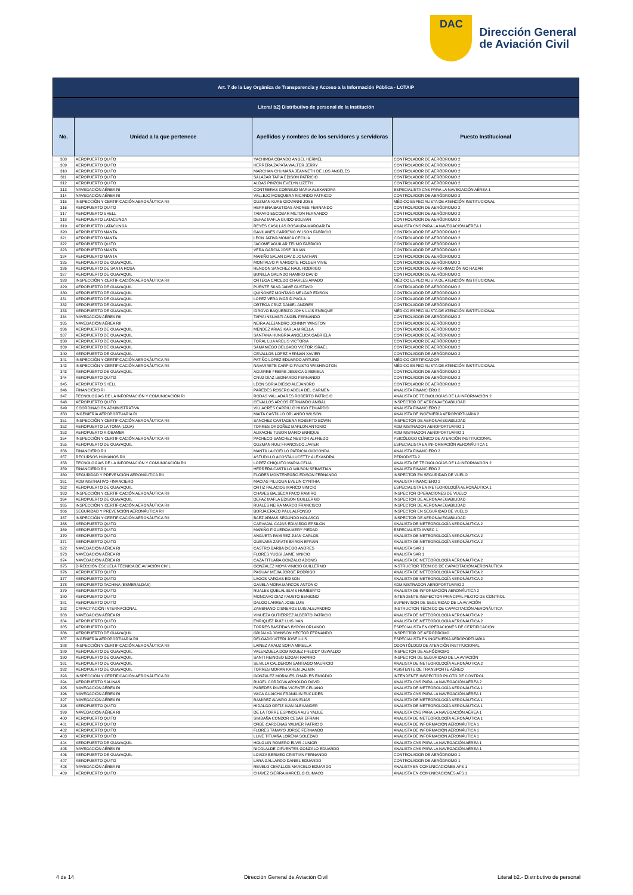DAC
Dirección General
de Aviación Civil
| Art. 7 de la Ley Orgánica de Transparencia y Acceso a la Información Pública - LOTAIP | | | |
| Literal b2) Distributivo de personal de la institución | | | |
| No. | Unidad a la que pertenece | Apellidos y nombres de los servidores y servidoras | Puesto Institucional |
| 308 | AEROPUERTO QUITO | YACHIMBA OBANDO ANGEL HERMEL | CONTROLADOR DE AERÓDROMO 2 |
| 309 | AEROPUERTO QUITO | HERRERA ZAPATA WALTER JERRY | CONTROLADOR DE AERÓDROMO 2 |
| 310 | AEROPUERTO QUITO | MARCHAN CHUMAÑA JEANNETH DE LOS ANGELES | CONTROLADOR DE AERÓDROMO 2 |
| 311 | AEROPUERTO QUITO | SALAZAR TAPIA EDISON PATRICIO | CONTROLADOR DE AERÓDROMO 2 |
| 312 | AEROPUERTO QUITO | ALDAS PINZON EVELYN LIZETH | CONTROLADOR DE AERÓDROMO 2 |
| 313 | NAVEGACIÓN AÉREA RI | CONTRERAS CORNEJO MARIA ALEXANDRA | ESPECIALISTA CNS PARA LA NAVEGACIÓN AÉREA 1 |
| 314 | NAVEGACIÓN AÉREA RI | VALLEJO MOSQUERA RICARDO PATRICIO | CONTROLADOR DE AERÓDROMO 2 |
| 315 | INSPECCIÓN Y CERTIFICACIÓN AERONÁUTICA RII | GUZMAN KURE GIOVANNI JOSE | MÉDICO ESPECIALISTA DE ATENCIÓN INSTITUCIONAL |
| 316 | AEROPUERTO QUITO | HERRERA BASTIDAS ANDRES FERNANDO | CONTROLADOR DE AERÓDROMO 2 |
| 317 | AEROPUERTO SHELL | TAMAYO ESCOBAR MILTON FERNANDO | CONTROLADOR DE AERÓDROMO 2 |
| 318 | AEROPUERTO LATACUNGA | DEFAZ MAFLA GUIDO BOLIVAR | CONTROLADOR DE AERÓDROMO 2 |
| 319 | AEROPUERTO LATACUNGA | REYES CASILLAS ROSAURA MARGARITA | ANALISTA CNS PARA LA NAVEGACIÓN AÉREA 1 |
| 320 | AEROPUERTO MANTA | GAVILANES CARREÑO WILSON FABRICIO | CONTROLADOR DE AERÓDROMO 2 |
| 321 | AEROPUERTO MANTA | LEON JATIVA MONICA CECILIA | CONTROLADOR DE AERÓDROMO 2 |
| 322 | AEROPUERTO QUITO | JACOME AGUILAR TELMO FABRICIO | CONTROLADOR DE AERÓDROMO 2 |
| 323 | AEROPUERTO MANTA | VERA GARCIA JOSE JULIAN | CONTROLADOR DE AERÓDROMO 2 |
| 324 | AEROPUERTO MANTA | MARIÑO SALAN DAVID JONATHAN | CONTROLADOR DE AERÓDROMO 2 |
| 325 | AEROPUERTO DE GUAYAQUIL | MONTALVO PINARGOTE HOLGER VIVIE | CONTROLADOR DE AERÓDROMO 2 |
| 326 | AEROPUERTO DE SANTA ROSA | RENDON SANCHEZ RAUL RODRIGO | CONTROLADOR DE APROXIMACIÓN NO RADAR |
| 327 | AEROPUERTO DE GUAYAQUIL | BONILLA GALINDO RAMIRO DAVID | CONTROLADOR DE AERÓDROMO 2 |
| 328 | INSPECCIÓN Y CERTIFICACIÓN AERONÁUTICA RII | ORTEGA CAICEDO CHARLES AMADO | MÉDICO ESPECIALISTA DE ATENCIÓN INSTITUCIONAL |
| 329 | AEROPUERTO DE GUAYAQUIL | PUENTE SILVA JAIME GUSTAVO | CONTROLADOR DE AERÓDROMO 2 |
| 330 | AEROPUERTO DE GUAYAQUIL | QUIÑONEZ MONTAÑO MELGAR EDISON | CONTROLADOR DE AERÓDROMO 2 |
| 331 | AEROPUERTO DE GUAYAQUIL | LOPEZ VERA INGRID PAOLA | CONTROLADOR DE AERÓDROMO 2 |
| 332 | AEROPUERTO DE GUAYAQUIL | ORTEGA CRUZ DANIEL ANDRES | CONTROLADOR DE AERÓDROMO 2 |
| 333 | AEROPUERTO DE GUAYAQUIL | IDROVO BAQUERIZO JOHN LUIS ENRIQUE | MÉDICO ESPECIALISTA DE ATENCIÓN INSTITUCIONAL |
| 334 | NAVEGACIÓN AÉREA RII | TAPIA INSUASTI ANGEL FERNANDO | CONTROLADOR DE AERÓDROMO 2 |
| 335 | NAVEGACIÓN AÉREA RII | NEIRA ALEJANDRO JOHNNY WINSTON | CONTROLADOR DE AERÓDROMO 2 |
| 336 | AEROPUERTO DE GUAYAQUIL | MENDEZ ARIAS KARLA MIRELLA | CONTROLADOR DE AERÓDROMO 2 |
| 337 | AEROPUERTO DE GUAYAQUIL | SANTANA HUNGRIA ANGELICA GABRIELA | CONTROLADOR DE AERÓDROMO 2 |
| 338 | AEROPUERTO DE GUAYAQUIL | TORAL LUA ARELIS VICTORIA | CONTROLADOR DE AERÓDROMO 2 |
| 339 | AEROPUERTO DE GUAYAQUIL | SAMANIEGO DELGADO VICTOR ISRAEL | CONTROLADOR DE AERÓDROMO 2 |
| 340 | AEROPUERTO DE GUAYAQUIL | CEVALLOS LOPEZ HERNAN XAVIER | CONTROLADOR DE AERÓDROMO 2 |
| 341 | INSPECCIÓN Y CERTIFICACIÓN AERONÁUTICA RII | PATIÑO LOPEZ EDUARDO ARTURO | MÉDICO CERTIFICADOR |
| 342 | INSPECCIÓN Y CERTIFICACIÓN AERONÁUTICA RII | NAVARRETE CARPIO FAUSTO WASHINGTON | MÉDICO ESPECIALISTA DE ATENCIÓN INSTITUCIONAL |
| 343 | AEROPUERTO DE GUAYAQUIL | AGUIRRE FREIRE JESSICA GABRIELA | CONTROLADOR DE AERÓDROMO 2 |
| 344 | AEROPUERTO QUITO | CRUZ DIAZ LEONARDO FERNANDO | CONTROLADOR DE AERÓDROMO 2 |
| 345 | AEROPUERTO SHELL | LEON SORIA DIEGO ALEJANDRO | CONTROLADOR DE AERÓDROMO 2 |
| 346 | FINANCIERO RI | PAREDES ROSERO ADELA DEL CARMEN | ANALISTA FINANCIERO 2 |
| 347 | TECNOLOGÍAS DE LA INFORMACIÓN Y COMUNICACIÓN RI | RODAS VALLADARES ROBERTO PATRICIO | ANALISTA DE TECNOLOGÍAS DE LA INFORMACIÓN 2 |
| 348 | AEROPUERTO QUITO | CEVALLOS ARCOS FERNANDO ANIBAL | INSPECTOR DE AERONAVEGABILIDAD |
| 349 | COORDINACIÓN ADMINISTRATIVA | VILLACRES CARRILLO HUGO EDUARDO | ANALISTA FINANCIERO 2 |
| 350 | INGENIERÍA AEROPORTUARIA RI | MAITA CASTILLO ORLANDO WILSON | ANALISTA DE INGENIERÍA AEROPORTUARIA 2 |
| 351 | INSPECCIÓN Y CERTIFICACIÓN AERONÁUTICA RII | SANCHEZ CARTAGENA ROBERTO EDWIN | INSPECTOR DE AERONAVEGABILIDAD |
| 352 | AEROPUERTO LA TOMA (LOJA) | TORRES ORDOÑEZ MARLON ANTONIO | ADMINISTRADOR AEROPORTUARIO 1 |
| 353 | AEROPUERTO RIOBAMBA | ALMACHE TUBON MARIO ENRIQUE | ADMINISTRADOR AEROPORTUARIO 1 |
| 354 | INSPECCIÓN Y CERTIFICACIÓN AERONÁUTICA RII | PACHECO SANCHEZ NESTOR ALFREDO | PSICÓLOGO CLÍNICO DE ATENCIÓN INSTITUCIONAL |
| 355 | AEROPUERTO DE GUAYAQUIL | GUZMAN RUIZ FRANCISCO JAVIER | ESPECIALISTA EN INFORMACIÓN AERONÁUTICA 1 |
| 356 | FINANCIERO RII | MANTILLA COELLO PATRICIA GIOCONDA | ANALISTA FINANCIERO 2 |
| 357 | RECURSOS HUMANOS RII | ASTUDILLO ACOSTA LUCETTY ALEXANDRA | PERIODISTA 2 |
| 358 | TECNOLOGÍAS DE LA INFORMACIÓN Y COMUNICACIÓN RII | LOPEZ CHIQUITO MARIA CELIA | ANALISTA DE TECNOLOGÍAS DE LA INFORMACIÓN 2 |
| 359 | FINANCIERO RII | HERRERA CASTILLO WILSON SEBASTIAN | ANALISTA FINANCIERO 2 |
| 360 | SEGURIDAD Y PREVENCIÓN AERONÁUTICA RII | FLORES MONTENEGRO EDISON FERNANDO | INSPECTOR EN SEGURIDAD DE VUELO |
| 361 | ADMINISTRATIVO FINANCIERO | MACIAS PILLIGUA EVELIN CYNTHIA | ANALISTA FINANCIERO 2 |
| 362 | AEROPUERTO DE GUAYAQUIL | ORTIZ PALACIOS MARCO VINICIO | ESPECIALISTA EN METEOROLOGÍA AERONÁUTICA 1 |
| 363 | INSPECCIÓN Y CERTIFICACIÓN AERONÁUTICA RII | CHAVES BALSECA PACO RAMIRO | INSPECTOR OPERACIONES DE VUELO |
| 364 | AEROPUERTO DE GUAYAQUIL | DEFAZ MAFLA EDISON GUILLERMO | INSPECTOR DE AERONAVEGABILIDAD |
| 365 | INSPECCIÓN Y CERTIFICACIÓN AERONÁUTICA RII | RUALES NEIRA MARCO FRANCISCO | INSPECTOR DE AERONAVEGABILIDAD |
| 366 | SEGURIDAD Y PREVENCIÓN AERONÁUTICA RII | BORJA ERAZO PAUL ALFONSO | INSPECTOR EN SEGURIDAD DE VUELO |
| 367 | INSPECCIÓN Y CERTIFICACIÓN AERONÁUTICA RII | BAEZ ARMAS SEGUNDO NOLASCO | INSPECTOR DE AERONAVEGABILIDAD |
| 368 | AEROPUERTO QUITO | CARVAJAL CAJAS EDUARDO EPSILON | ANALISTA DE METEOROLOGÍA AERONÁUTICA 2 |
| 369 | AEROPUERTO QUITO | MARIÑO FIGUEROA MERY PIEDAD | ESPECIALISTA AVSEC 1 |
| 370 | AEROPUERTO QUITO | ANGUETA RAMIREZ JUAN CARLOS | ANALISTA DE METEOROLOGÍA AERONÁUTICA 2 |
| 371 | AEROPUERTO QUITO | GUEVARA ZARATE BYRON EFRAIN | ANALISTA DE METEOROLOGÍA AERONÁUTICA 2 |
| 372 | NAVEGACIÓN AÉREA RI | CASTRO BARBA DIEGO ANDRES | ANALISTA SAR 1 |
| 373 | NAVEGACIÓN AÉREA RI | FLORES YUGSI JAIME VINICIO | ANALISTA SAR 1 |
| 374 | NAVEGACIÓN AÉREA RI | CAZA TITUAÑA GONZALO ADONIS | ANALISTA DE METEOROLOGÍA AERONÁUTICA 2 |
| 375 | DIRECCIÓN ESCUELA TÉCNICA DE AVIACIÓN CIVIL | GONZALEZ MOYA VINICIO GUILLERMO | INSTRUCTOR TÉCNICO DE CAPACITACIÓN AERONÁUTICA |
| 376 | AEROPUERTO QUITO | PAGUAY MEJIA JORGE RODRIGO | ANALISTA DE METEOROLOGÍA AERONÁUTICA 2 |
| 377 | AEROPUERTO QUITO | LAGOS VARGAS EDISON | ANALISTA DE METEOROLOGÍA AERONÁUTICA 2 |
| 378 | AEROPUERTO TACHINA (ESMERALDAS) | GAVELA MORA MARCOS ANTONIO | ADMINISTRADOR AEROPORTUARIO 2 |
| 379 | AEROPUERTO QUITO | RUALES QUELAL ELVIS HUMBERTO | ANALISTA DE INFORMACIÓN AERONÁUTICA 2 |
| 380 | AEROPUERTO QUITO | MONCAYO DIAZ FAUSTO BENIGNO | INTENDENTE INSPECTOR PRINCIPAL PILOTO DE CONTROL |
| 381 | AEROPUERTO QUITO | DALGO LARREA JOSE LUIS | SUPERVISOR DE SEGURIDAD DE LA AVIACIÓN |
| 382 | CAPACITACIÓN INTERNACIONAL | ZAMBRANO CISNEROS LUIS ALEJANDRO | INSTRUCTOR TÉCNICO DE CAPACITACIÓN AERONÁUTICA |
| 383 | NAVEGACIÓN AÉREA RI | VINUEZA GUTIERREZ ALBERTO PATRICIO | ANALISTA DE METEOROLOGÍA AERONÁUTICA 2 |
| 384 | AEROPUERTO QUITO | ENRIQUEZ RUIZ LUIS IVAN | ANALISTA DE METEOROLOGÍA AERONÁUTICA 2 |
| 385 | AEROPUERTO QUITO | TORRES BASTIDAS BYRON ORLANDO | ESPECIALISTA EN OPERACIONES DE CERTIFICACIÓN |
| 386 | AEROPUERTO DE GUAYAQUIL | GRIJALVA JOHNSON HECTOR FERNANDO | INSPECTOR DE AERÓDROMO |
| 387 | INGENIERÍA AEROPORTUARIA RII | DELGADO VITERI JOSE LUIS | ESPECIALISTA EN INGENIERÍA AEROPORTUARIA |
| 388 | INSPECCIÓN Y CERTIFICACIÓN AERONÁUTICA RII | LAINEZ ARAUZ SOFIA MIRELLA | ODONTÓLOGO DE ATENCIÓN INSTITUCIONAL |
| 389 | AEROPUERTO DE GUAYAQUIL | VALENZUELA DOMINGUEZ FREDDY OSWALDO | INSPECTOR DE AERÓDROMO |
| 390 | AEROPUERTO DE GUAYAQUIL | SANTI REINOSO EDGAR RAMIRO | INSPECTOR DE SEGURIDAD DE LA AVIACIÓN |
| 391 | AEROPUERTO DE GUAYAQUIL | SEVILLA CALDERON SANTIAGO MAURICIO | ANALISTA DE METEOROLOGÍA AERONÁUTICA 2 |
| 392 | AEROPUERTO DE GUAYAQUIL | TORRES MORAN KAREN JAZMIN | ASISTENTE DE TRANSPORTE AÉREO |
| 393 | INSPECCIÓN Y CERTIFICACIÓN AERONÁUTICA RII | GONZALEZ MORALES CHARLES EMIGDIO | INTENDENTE INSPECTOR PILOTO DE CONTROL |
| 394 | AEROPUERTO SALINAS | RUGEL CORDOVA ARNOLDO DAVID | ANALISTA CNS PARA LA NAVEGACIÓN AÉREA 2 |
| 395 | NAVEGACIÓN AÉREA RI | PAREDES RIVERA VICENTE CELIANO | ANALISTA DE METEOROLOGÍA AERONÁUTICA 1 |
| 396 | NAVEGACIÓN AÉREA RI | VACA GUAICHA FRANKLIN EUCLIDES | ANALISTA CNS PARA LA NAVEGACIÓN AÉREA 1 |
| 397 | NAVEGACIÓN AÉREA RI | RAMIREZ ALVARO JUAN ELIAS | ANALISTA DE METEOROLOGÍA AERONÁUTICA 1 |
| 398 | AEROPUERTO QUITO | HIDALGO ORTIZ IVAN ALEXANDER | ANALISTA DE METEOROLOGÍA AERONÁUTICA 1 |
| 399 | NAVEGACIÓN AÉREA RI | DE LA TORRE ESPINOSA ALIS YALILE | ANALISTA CNS PARA LA NAVEGACIÓN AÉREA 1 |
| 400 | AEROPUERTO QUITO | SIMBAÑA CONDOR CESAR EFRAIN | ANALISTA DE METEOROLOGÍA AERONÁUTICA 1 |
| 401 | AEROPUERTO QUITO | ORBE CARDENAS WILMER PATRICIO | ANALISTA DE INFORMACIÓN AERONÁUTICA 1 |
| 402 | AEROPUERTO QUITO | FLORES TAMAYO JORGE FERNANDO | ANALISTA DE INFORMACIÓN AERONÁUTICA 1 |
| 403 | AEROPUERTO QUITO | LLIVE TITUAÑA LORENA SOLEDAD | ANALISTA DE INFORMACIÓN AERONÁUTICA 1 |
| 404 | AEROPUERTO DE GUAYAQUIL | HOLGUIN ROMERO ELVIS JUNIOR | ANALISTA CNS PARA LA NAVEGACIÓN AÉREA 1 |
| 405 | NAVEGACIÓN AÉREA RI | NICOLALDE CIFUENTES GONZALO EDUARDO | ANALISTA CNS PARA LA NAVEGACIÓN AÉREA 1 |
| 406 | AEROPUERTO DE GUAYAQUIL | LOAIZA BERMEO CRISTIAN FERNANDO | CONTROLADOR DE AERÓDROMO 1 |
| 407 | AEROPUERTO QUITO | LARA GALLARDO DANIEL EDUARDO | CONTROLADOR DE AERÓDROMO 1 |
| 408 | NAVEGACIÓN AÉREA RI | REVELO CEVALLOS MARCELO EDUARDO | ANALISTA EN COMUNICACIONES AFS 1 |
| 409 | AEROPUERTO QUITO | CHAVEZ SIERRA MARCELO CLIMACO | ANALISTA EN COMUNICACIONES AFS 1 |
4 de 14 Dirección General de Aviación Civil Literal b2.- Distributivo de personal